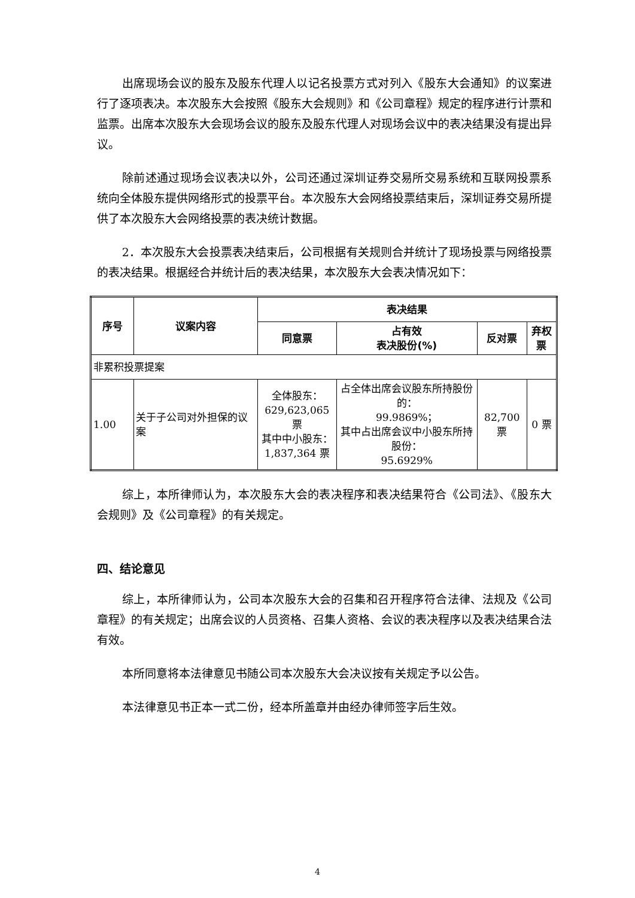出席现场会议的股东及股东代理人以记名投票方式对列入《股东大会通知》的议案进行了逐项表决。本次股东大会按照《股东大会规则》和《公司章程》规定的程序进行计票和监票。出席本次股东大会现场会议的股东及股东代理人对现场会议中的表决结果没有提出异议。
除前述通过现场会议表决以外，公司还通过深圳证券交易所交易系统和互联网投票系统向全体股东提供网络形式的投票平台。本次股东大会网络投票结束后，深圳证券交易所提供了本次股东大会网络投票的表决统计数据。
2．本次股东大会投票表决结束后，公司根据有关规则合并统计了现场投票与网络投票的表决结果。根据经合并统计后的表决结果，本次股东大会表决情况如下：
| 序号 | 议案内容 | 表决结果 | | | |
| --- | --- | --- | --- | --- | --- |
| | | 同意票 | 占有效 表决股份(%) | 反对票 | 弃权票 |
| 非累积投票提案 | | | | | |
| 1.00 | 关于子公司对外担保的议案 | 全体股东： 629,623,065 票 其中中小股东： 1,837,364 票 | 占全体出席会议股东所持股份的： 99.9869%； 其中占出席会议中小股东所持股份： 95.6929% | 82,700 票 | 0 票 |
综上，本所律师认为，本次股东大会的表决程序和表决结果符合《公司法》、《股东大会规则》及《公司章程》的有关规定。
四、结论意见
综上，本所律师认为，公司本次股东大会的召集和召开程序符合法律、法规及《公司章程》的有关规定；出席会议的人员资格、召集人资格、会议的表决程序以及表决结果合法有效。
本所同意将本法律意见书随公司本次股东大会决议按有关规定予以公告。
本法律意见书正本一式二份，经本所盖章并由经办律师签字后生效。
4